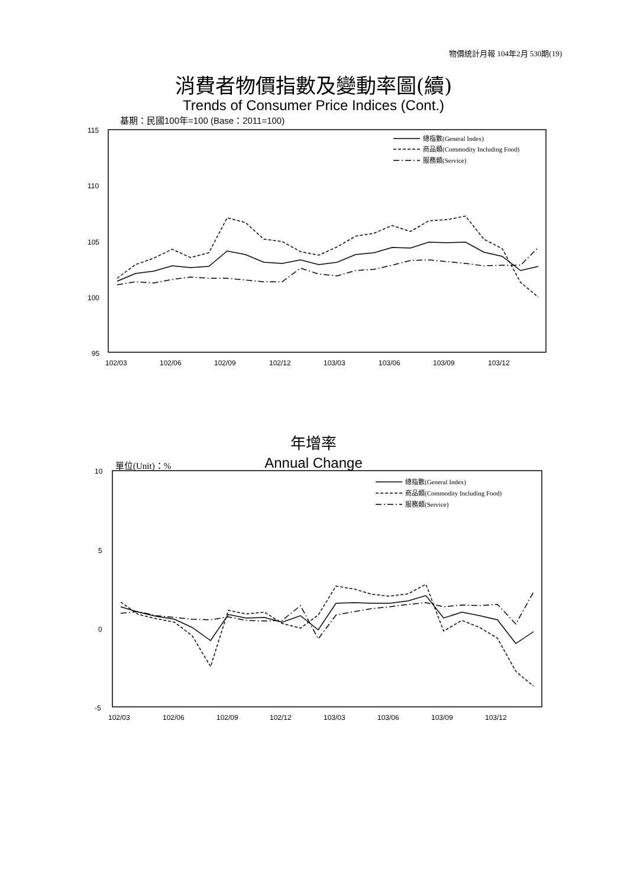物價統計月報 104年2月 530期(19)
消費者物價指數及變動率圖(續)
Trends of Consumer Price Indices (Cont.)
基期：民國100年=100 (Base：2011=100)
年增率
Annual Change 單位(Unit)：%
115
110
105
100
95
102/03
102/06
102/09
102/12
103/03
103/06
103/09
103/12
總指數(General Index)
商品類(Commodity Including Food)
服務類(Service)
10
5
0
-5
102/03
102/06
102/09
102/12
103/03
103/06
103/09
103/12
總指數(General Index)
商品類(Commodity Including Food)
服務類(Service)